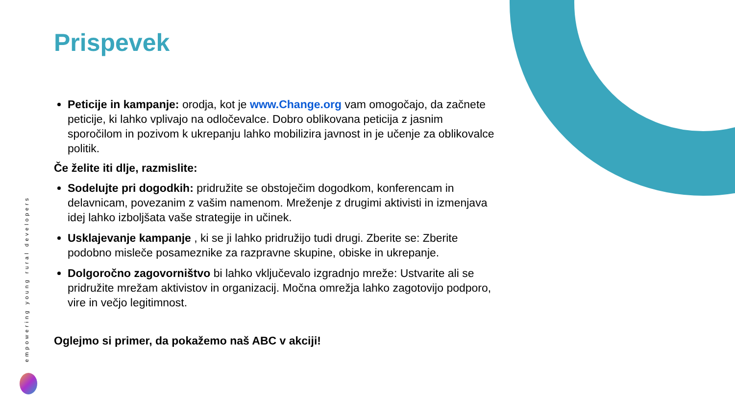empowering young rural developers
Prispevek
Peticije in kampanje: orodja, kot je www.Change.org vam omogočajo, da začnete peticije, ki lahko vplivajo na odločevalce. Dobro oblikovana peticija z jasnim sporočilom in pozivom k ukrepanju lahko mobilizira javnost in je učenje za oblikovalce politik.
Če želite iti dlje, razmislite:
Sodelujte pri dogodkih: pridružite se obstoječim dogodkom, konferencam in delavnicam, povezanim z vašim namenom. Mreženje z drugimi aktivisti in izmenjava idej lahko izboljšata vaše strategije in učinek.
Usklajevanje kampanje , ki se ji lahko pridružijo tudi drugi. Zberite se: Zberite podobno misleče posameznike za razpravne skupine, obiske in ukrepanje.
Dolgoročno zagovorništvo bi lahko vključevalo izgradnjo mreže: Ustvarite ali se pridružite mrežam aktivistov in organizacij. Močna omrežja lahko zagotovijo podporo, vire in večjo legitimnost.
Oglejmo si primer, da pokažemo naš ABC v akciji!